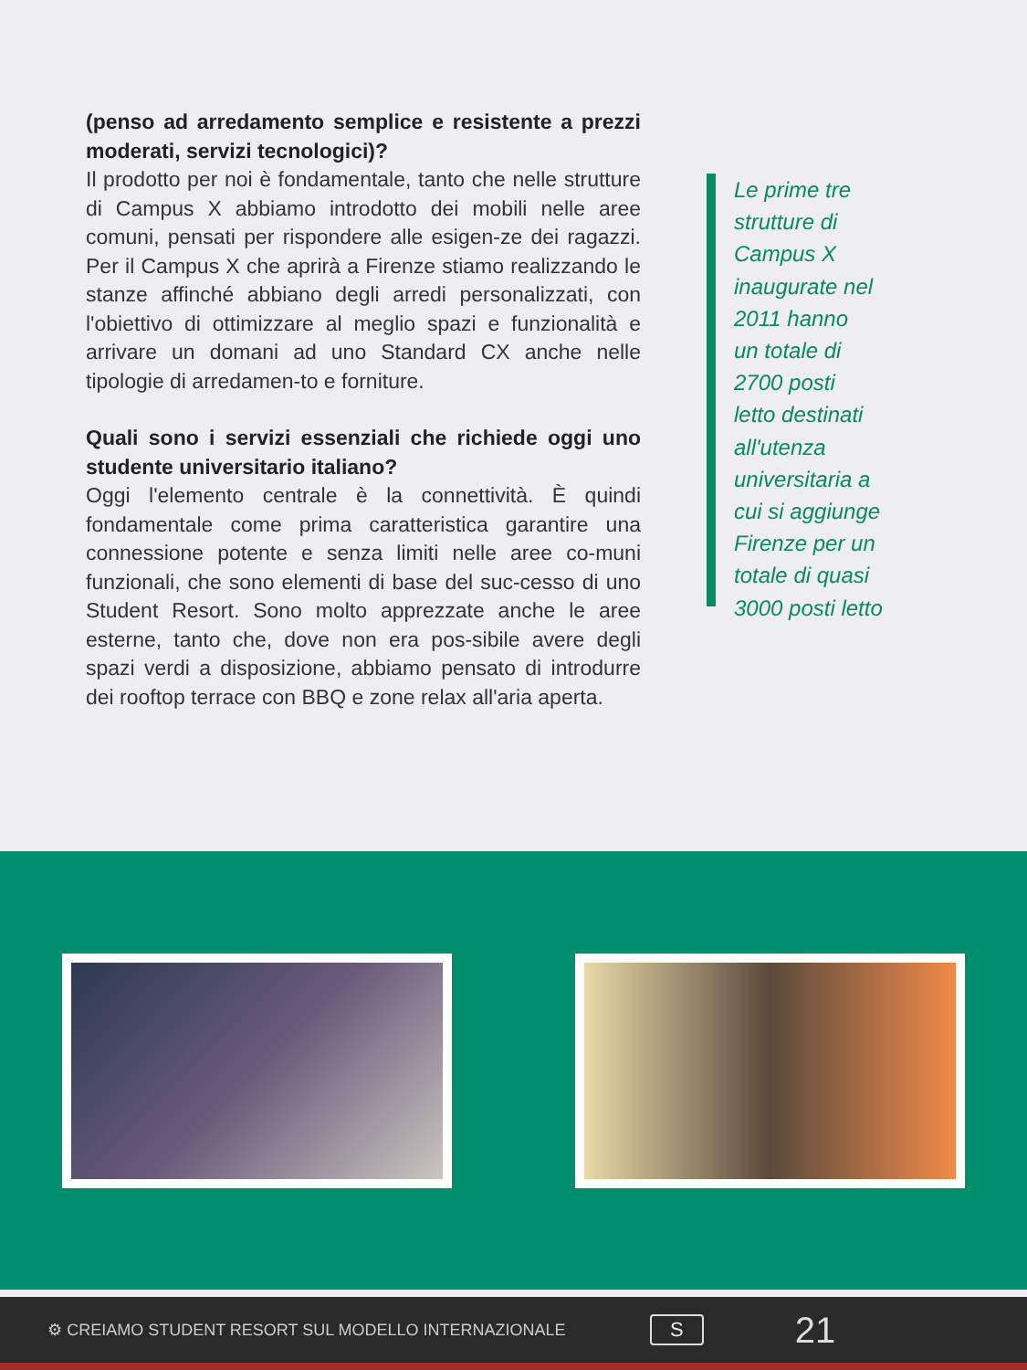(penso ad arredamento semplice e resistente a prezzi moderati, servizi tecnologici)?
Il prodotto per noi è fondamentale, tanto che nelle strutture di Campus X abbiamo introdotto dei mobili nelle aree comuni, pensati per rispondere alle esigen-ze dei ragazzi. Per il Campus X che aprirà a Firenze stiamo realizzando le stanze affinché abbiano degli arredi personalizzati, con l'obiettivo di ottimizzare al meglio spazi e funzionalità e arrivare un domani ad uno Standard CX anche nelle tipologie di arredamen-to e forniture.
Quali sono i servizi essenziali che richiede oggi uno studente universitario italiano?
Oggi l'elemento centrale è la connettività. È quindi fondamentale come prima caratteristica garantire una connessione potente e senza limiti nelle aree co-muni funzionali, che sono elementi di base del suc-cesso di uno Student Resort. Sono molto apprezzate anche le aree esterne, tanto che, dove non era pos-sibile avere degli spazi verdi a disposizione, abbiamo pensato di introdurre dei rooftop terrace con BBQ e zone relax all'aria aperta.
Le prime tre
strutture di
Campus X
inaugurate nel
2011 hanno
un totale di
2700 posti
letto destinati
all'utenza
universitaria a
cui si aggiunge
Firenze per un
totale di quasi
3000 posti letto
⚙ CREIAMO STUDENT RESORT SUL MODELLO INTERNAZIONALE S 21